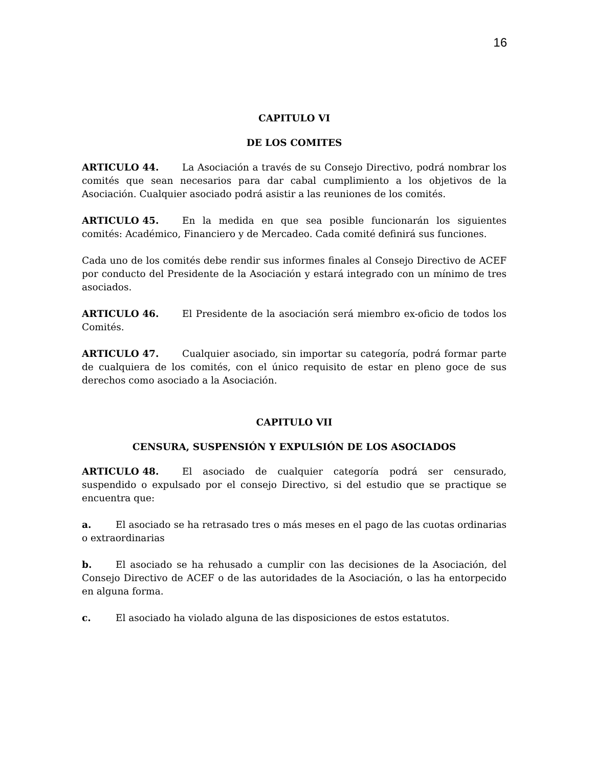16
CAPITULO VI
DE LOS COMITES
ARTICULO 44. La Asociación a través de su Consejo Directivo, podrá nombrar los comités que sean necesarios para dar cabal cumplimiento a los objetivos de la Asociación. Cualquier asociado podrá asistir a las reuniones de los comités.
ARTICULO 45. En la medida en que sea posible funcionarán los siguientes comités: Académico, Financiero y de Mercadeo. Cada comité definirá sus funciones.
Cada uno de los comités debe rendir sus informes finales al Consejo Directivo de ACEF por conducto del Presidente de la Asociación y estará integrado con un mínimo de tres asociados.
ARTICULO 46. El Presidente de la asociación será miembro ex-oficio de todos los Comités.
ARTICULO 47. Cualquier asociado, sin importar su categoría, podrá formar parte de cualquiera de los comités, con el único requisito de estar en pleno goce de sus derechos como asociado a la Asociación.
CAPITULO VII
CENSURA, SUSPENSIÓN Y EXPULSIÓN DE LOS ASOCIADOS
ARTICULO 48. El asociado de cualquier categoría podrá ser censurado, suspendido o expulsado por el consejo Directivo, si del estudio que se practique se encuentra que:
a. El asociado se ha retrasado tres o más meses en el pago de las cuotas ordinarias o extraordinarias
b. El asociado se ha rehusado a cumplir con las decisiones de la Asociación, del Consejo Directivo de ACEF o de las autoridades de la Asociación, o las ha entorpecido en alguna forma.
c. El asociado ha violado alguna de las disposiciones de estos estatutos.